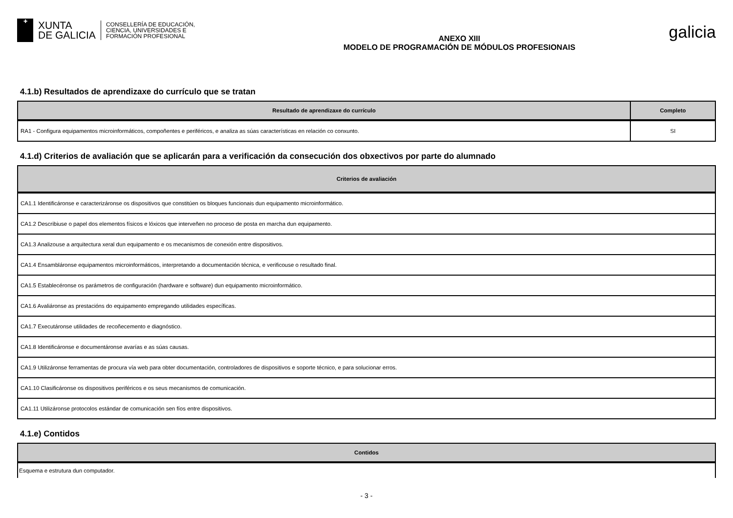✚
XUNTA
DE GALICIA
CONSELLERÍA DE EDUCACIÓN,
CIENCIA, UNIVERSIDADES E
FORMACIÓN PROFESIONAL
ANEXO XIII
MODELO DE PROGRAMACIÓN DE MÓDULOS PROFESIONAIS
galicia
4.1.b) Resultados de aprendizaxe do currículo que se tratan
| Resultado de aprendizaxe do currículo | Completo |
| --- | --- |
| RA1 - Configura equipamentos microinformáticos, compoñentes e periféricos, e analiza as súas características en relación co conxunto. | SI |
4.1.d) Criterios de avaliación que se aplicarán para a verificación da consecución dos obxectivos por parte do alumnado
| Criterios de avaliación |
| --- |
| CA1.1 Identificáronse e caracterizáronse os dispositivos que constitúen os bloques funcionais dun equipamento microinformático. |
| CA1.2 Describiuse o papel dos elementos físicos e lóxicos que interveñen no proceso de posta en marcha dun equipamento. |
| CA1.3 Analizouse a arquitectura xeral dun equipamento e os mecanismos de conexión entre dispositivos. |
| CA1.4 Ensambláronse equipamentos microinformáticos, interpretando a documentación técnica, e verificouse o resultado final. |
| CA1.5 Establecéronse os parámetros de configuración (hardware e software) dun equipamento microinformático. |
| CA1.6 Avaliáronse as prestacións do equipamento empregando utilidades específicas. |
| CA1.7 Executáronse utilidades de recoñecemento e diagnóstico. |
| CA1.8 Identificáronse e documentáronse avarías e as súas causas. |
| CA1.9 Utilizáronse ferramentas de procura vía web para obter documentación, controladores de dispositivos e soporte técnico, e para solucionar erros. |
| CA1.10 Clasificáronse os dispositivos periféricos e os seus mecanismos de comunicación. |
| CA1.11 Utilizáronse protocolos estándar de comunicación sen fíos entre dispositivos. |
4.1.e) Contidos
| Contidos |
| --- |
| Esquema e estrutura dun computador. |
- 3 -